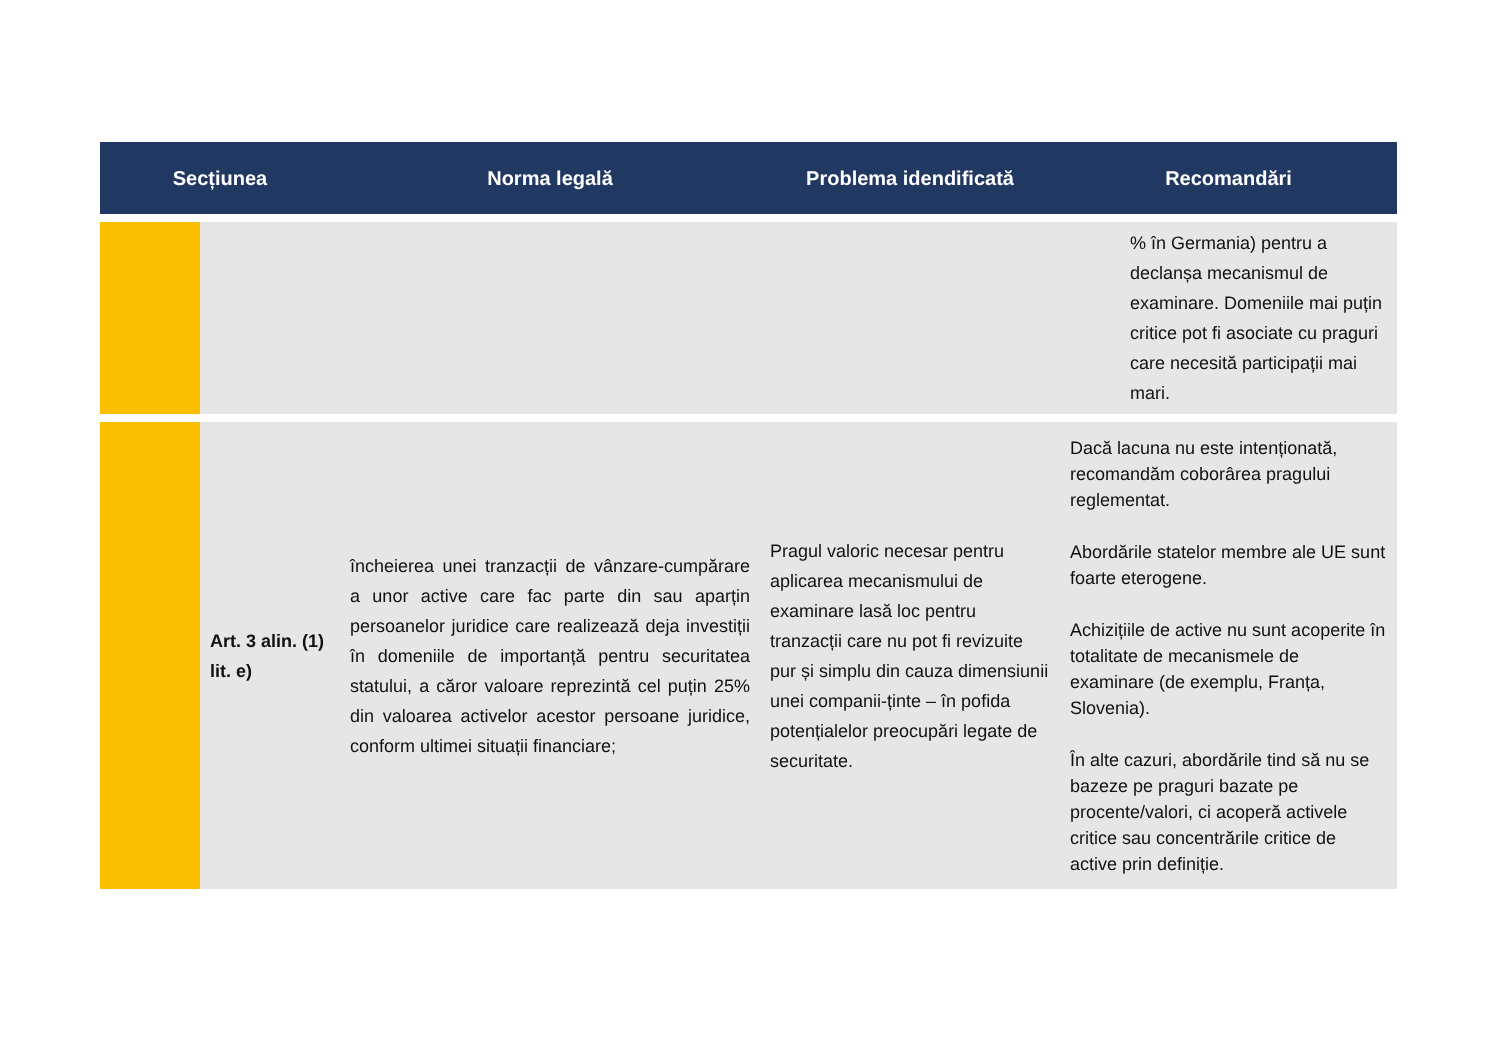| Secțiunea | | Norma legală | Problema idendificată | Recomandări |
| --- | --- | --- | --- | --- |
| | | | | % în Germania) pentru a declanșa mecanismul de examinare. Domeniile mai puțin critice pot fi asociate cu praguri care necesită participații mai mari. |
| | Art. 3 alin. (1) lit. e) | încheierea unei tranzacții de vânzare-cumpărare a unor active care fac parte din sau aparțin persoanelor juridice care realizează deja investiții în domeniile de importanță pentru securitatea statului, a căror valoare reprezintă cel puțin 25% din valoarea activelor acestor persoane juridice, conform ultimei situații financiare; | Pragul valoric necesar pentru aplicarea mecanismului de examinare lasă loc pentru tranzacții care nu pot fi revizuite pur și simplu din cauza dimensiunii unei companii-ținte – în pofida potențialelor preocupări legate de securitate. | Dacă lacuna nu este intenționată, recomandăm coborârea pragului reglementat. Abordările statelor membre ale UE sunt foarte eterogene. Achizițiile de active nu sunt acoperite în totalitate de mecanismele de examinare (de exemplu, Franța, Slovenia). În alte cazuri, abordările tind să nu se bazeze pe praguri bazate pe procente/valori, ci acoperă activele critice sau concentrările critice de active prin definiție. |